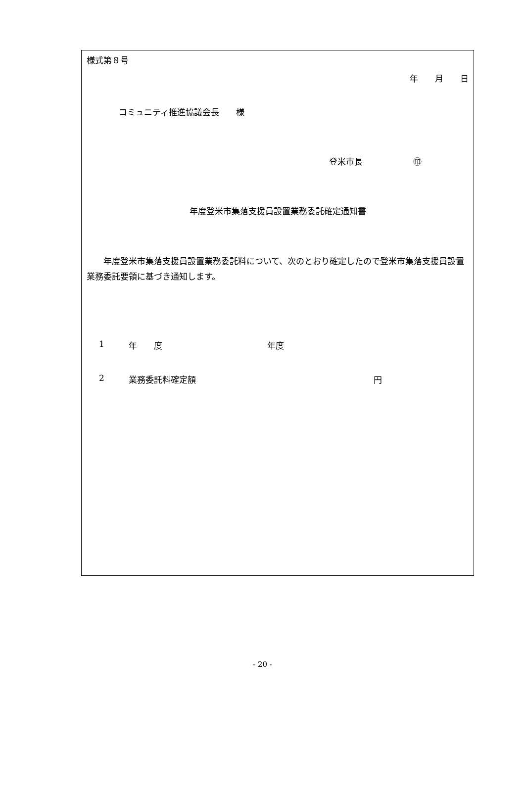様式第８号
年　　月　　日
コミュニティ推進協議会長　　様
登米市長　　　　　　㊞
年度登米市集落支援員設置業務委託確定通知書
　　年度登米市集落支援員設置業務委託料について、次のとおり確定したので登米市集落支援員設置業務委託要領に基づき通知します。
1 年　　度 年度
2 業務委託料確定額 円
- 20 -